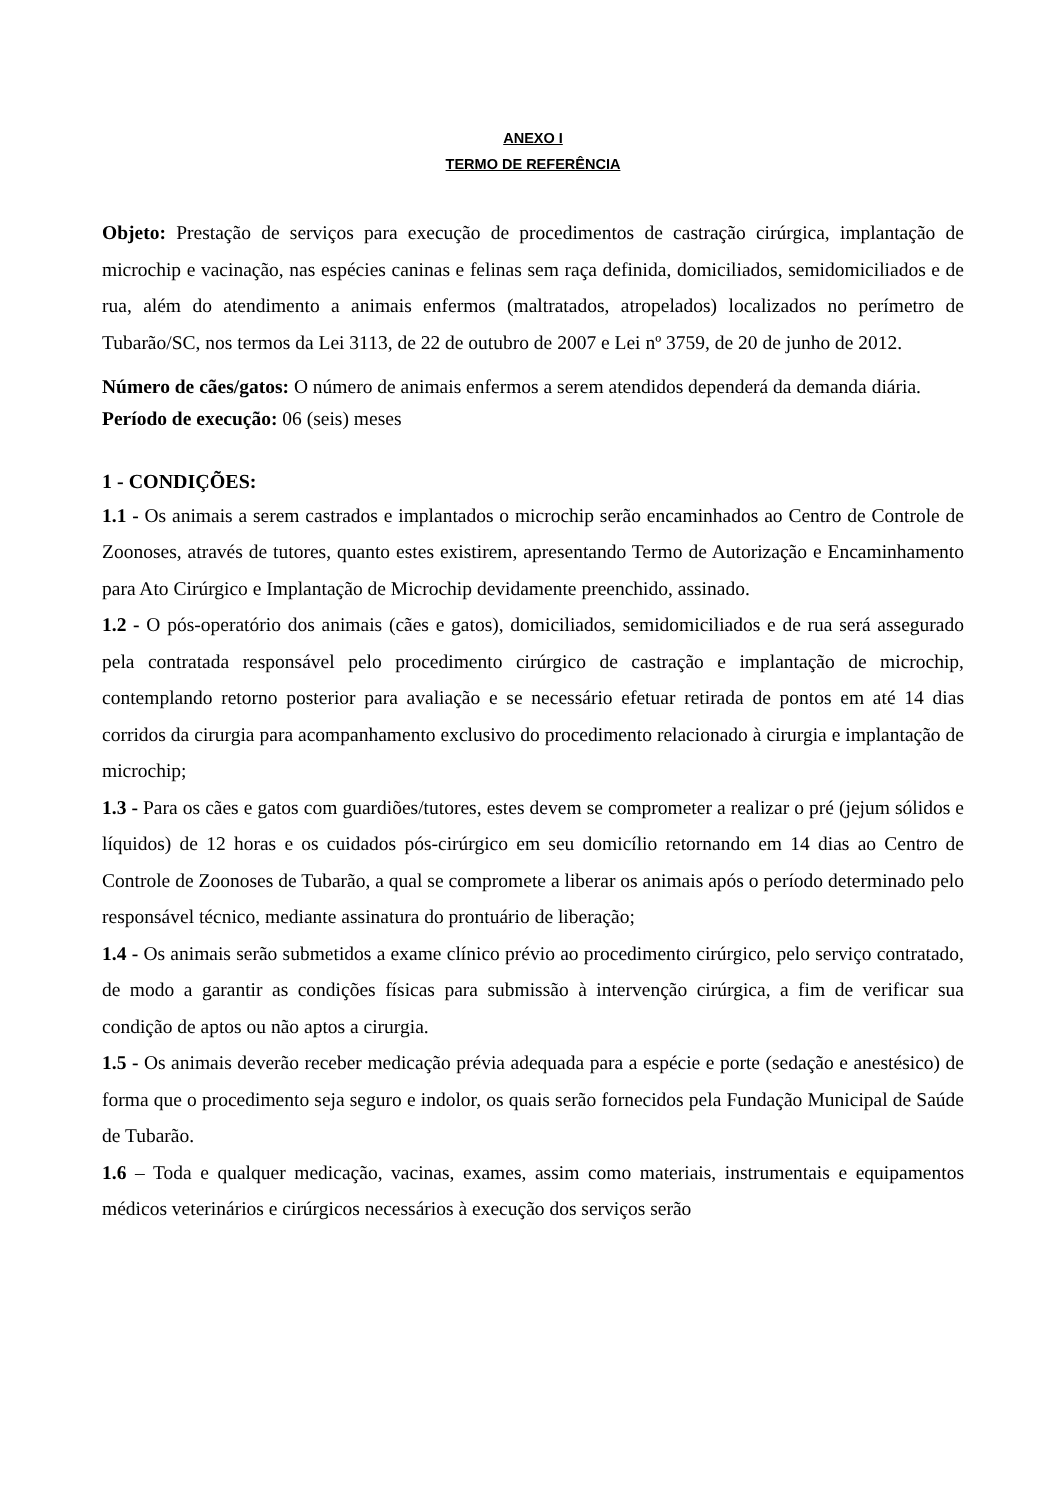ANEXO I
TERMO DE REFERÊNCIA
Objeto: Prestação de serviços para execução de procedimentos de castração cirúrgica, implantação de microchip e vacinação, nas espécies caninas e felinas sem raça definida, domiciliados, semidomiciliados e de rua, além do atendimento a animais enfermos (maltratados, atropelados) localizados no perímetro de Tubarão/SC, nos termos da Lei 3113, de 22 de outubro de 2007 e Lei nº 3759, de 20 de junho de 2012.
Número de cães/gatos: O número de animais enfermos a serem atendidos dependerá da demanda diária.
Período de execução: 06 (seis) meses
1 - CONDIÇÕES:
1.1 - Os animais a serem castrados e implantados o microchip serão encaminhados ao Centro de Controle de Zoonoses, através de tutores, quanto estes existirem, apresentando Termo de Autorização e Encaminhamento para Ato Cirúrgico e Implantação de Microchip devidamente preenchido, assinado.
1.2 - O pós-operatório dos animais (cães e gatos), domiciliados, semidomiciliados e de rua será assegurado pela contratada responsável pelo procedimento cirúrgico de castração e implantação de microchip, contemplando retorno posterior para avaliação e se necessário efetuar retirada de pontos em até 14 dias corridos da cirurgia para acompanhamento exclusivo do procedimento relacionado à cirurgia e implantação de microchip;
1.3 - Para os cães e gatos com guardiões/tutores, estes devem se comprometer a realizar o pré (jejum sólidos e líquidos) de 12 horas e os cuidados pós-cirúrgico em seu domicílio retornando em 14 dias ao Centro de Controle de Zoonoses de Tubarão, a qual se compromete a liberar os animais após o período determinado pelo responsável técnico, mediante assinatura do prontuário de liberação;
1.4 - Os animais serão submetidos a exame clínico prévio ao procedimento cirúrgico, pelo serviço contratado, de modo a garantir as condições físicas para submissão à intervenção cirúrgica, a fim de verificar sua condição de aptos ou não aptos a cirurgia.
1.5 - Os animais deverão receber medicação prévia adequada para a espécie e porte (sedação e anestésico) de forma que o procedimento seja seguro e indolor, os quais serão fornecidos pela Fundação Municipal de Saúde de Tubarão.
1.6 – Toda e qualquer medicação, vacinas, exames, assim como materiais, instrumentais e equipamentos médicos veterinários e cirúrgicos necessários à execução dos serviços serão